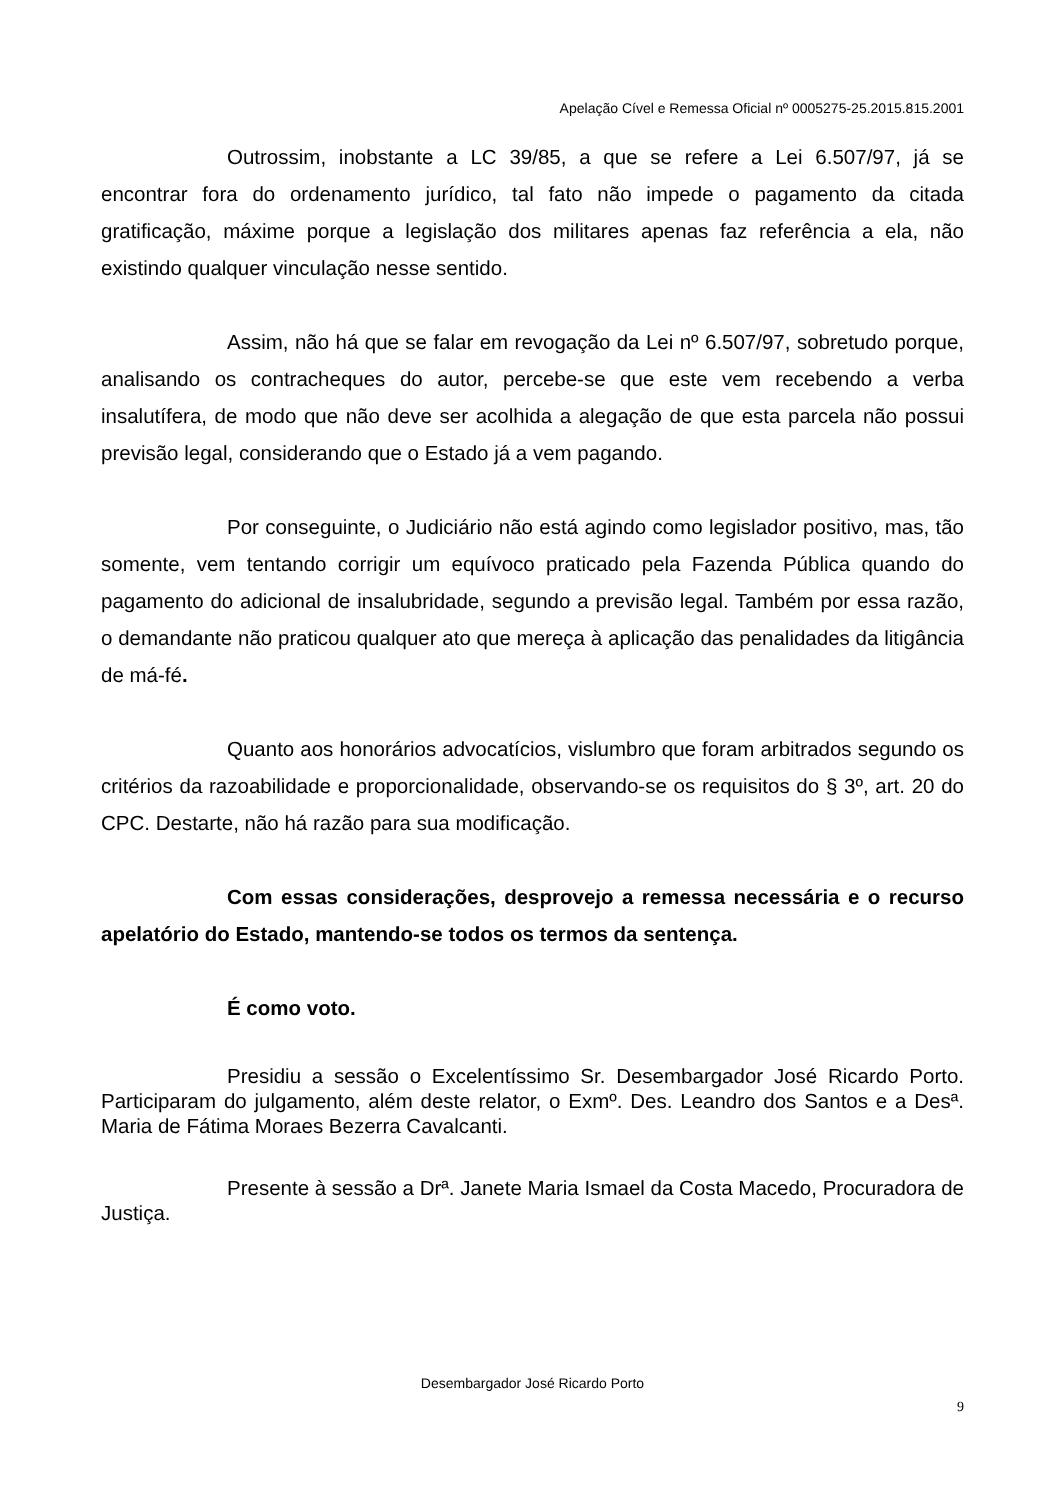Apelação Cível e Remessa Oficial nº 0005275-25.2015.815.2001
Outrossim, inobstante a LC 39/85, a que se refere a Lei 6.507/97, já se encontrar fora do ordenamento jurídico, tal fato não impede o pagamento da citada gratificação, máxime porque a legislação dos militares apenas faz referência a ela, não existindo qualquer vinculação nesse sentido.
Assim, não há que se falar em revogação da Lei nº 6.507/97, sobretudo porque, analisando os contracheques do autor, percebe-se que este vem recebendo a verba insalutífera, de modo que não deve ser acolhida a alegação de que esta parcela não possui previsão legal, considerando que o Estado já a vem pagando.
Por conseguinte, o Judiciário não está agindo como legislador positivo, mas, tão somente, vem tentando corrigir um equívoco praticado pela Fazenda Pública quando do pagamento do adicional de insalubridade, segundo a previsão legal. Também por essa razão, o demandante não praticou qualquer ato que mereça à aplicação das penalidades da litigância de má-fé.
Quanto aos honorários advocatícios, vislumbro que foram arbitrados segundo os critérios da razoabilidade e proporcionalidade, observando-se os requisitos do § 3º, art. 20 do CPC. Destarte, não há razão para sua modificação.
Com essas considerações, desprovejo a remessa necessária e o recurso apelatório do Estado, mantendo-se todos os termos da sentença.
É como voto.
Presidiu a sessão o Excelentíssimo Sr. Desembargador José Ricardo Porto. Participaram do julgamento, além deste relator, o Exmº. Des. Leandro dos Santos e a Desª. Maria de Fátima Moraes Bezerra Cavalcanti.
Presente à sessão a Drª. Janete Maria Ismael da Costa Macedo, Procuradora de Justiça.
Desembargador José Ricardo Porto
9